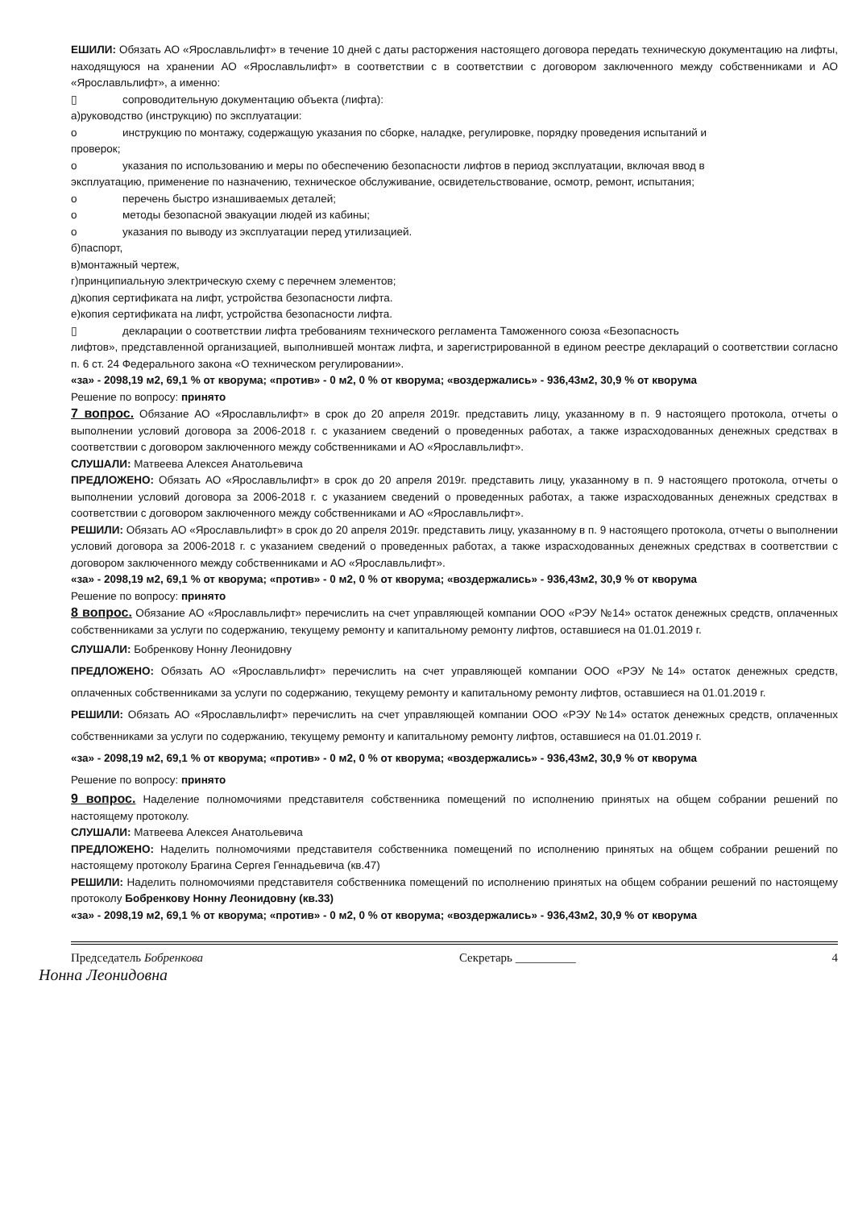ЕШИЛИ: Обязать АО «Ярославльлифт» в течение 10 дней с даты расторжения настоящего договора передать техническую документацию на лифты, находящуюся на хранении АО «Ярославльлифт» в соответствии с в соответствии с договором заключенного между собственниками и АО «Ярославльлифт», а именно:
▯ сопроводительную документацию объекта (лифта):
а)руководство (инструкцию) по эксплуатации:
o инструкцию по монтажу, содержащую указания по сборке, наладке, регулировке, порядку проведения испытаний и
проверок;
o указания по использованию и меры по обеспечению безопасности лифтов в период эксплуатации, включая ввод в
эксплуатацию, применение по назначению, техническое обслуживание, освидетельствование, осмотр, ремонт, испытания;
o перечень быстро изнашиваемых деталей;
o методы безопасной эвакуации людей из кабины;
o указания по выводу из эксплуатации перед утилизацией.
б)паспорт,
в)монтажный чертеж,
г)принципиальную электрическую схему с перечнем элементов;
д)копия сертификата на лифт, устройства безопасности лифта.
е)копия сертификата на лифт, устройства безопасности лифта.
▯ декларации о соответствии лифта требованиям технического регламента Таможенного союза «Безопасность
лифтов», представленной организацией, выполнившей монтаж лифта, и зарегистрированной в едином реестре деклараций о соответствии согласно п. 6 ст. 24 Федерального закона «О техническом регулировании».
«за» - 2098,19 м2, 69,1 % от кворума; «против» - 0 м2, 0 % от кворума; «воздержались» - 936,43м2, 30,9 % от кворума
Решение по вопросу: принято
7 вопрос.
Обязание АО «Ярославльлифт» в срок до 20 апреля 2019г. представить лицу, указанному в п. 9 настоящего протокола, отчеты о выполнении условий договора за 2006-2018 г. с указанием сведений о проведенных работах, а также израсходованных денежных средствах в соответствии с договором заключенного между собственниками и АО «Ярославльлифт».
СЛУШАЛИ: Матвеева Алексея Анатольевича
ПРЕДЛОЖЕНО: Обязать АО «Ярославльлифт» в срок до 20 апреля 2019г. представить лицу, указанному в п. 9 настоящего протокола, отчеты о выполнении условий договора за 2006-2018 г. с указанием сведений о проведенных работах, а также израсходованных денежных средствах в соответствии с договором заключенного между собственниками и АО «Ярославльлифт».
РЕШИЛИ: Обязать АО «Ярославльлифт» в срок до 20 апреля 2019г. представить лицу, указанному в п. 9 настоящего протокола, отчеты о выполнении условий договора за 2006-2018 г. с указанием сведений о проведенных работах, а также израсходованных денежных средствах в соответствии с договором заключенного между собственниками и АО «Ярославльлифт».
«за» - 2098,19 м2, 69,1 % от кворума; «против» - 0 м2, 0 % от кворума; «воздержались» - 936,43м2, 30,9 % от кворума
Решение по вопросу: принято
8 вопрос.
Обязание АО «Ярославльлифт» перечислить на счет управляющей компании ООО «РЭУ №14» остаток денежных средств, оплаченных собственниками за услуги по содержанию, текущему ремонту и капитальному ремонту лифтов, оставшиеся на 01.01.2019 г.
СЛУШАЛИ: Бобренкову Нонну Леонидовну
ПРЕДЛОЖЕНО: Обязать АО «Ярославльлифт» перечислить на счет управляющей компании ООО «РЭУ №14» остаток денежных средств, оплаченных собственниками за услуги по содержанию, текущему ремонту и капитальному ремонту лифтов, оставшиеся на 01.01.2019 г.
РЕШИЛИ: Обязать АО «Ярославльлифт» перечислить на счет управляющей компании ООО «РЭУ №14» остаток денежных средств, оплаченных собственниками за услуги по содержанию, текущему ремонту и капитальному ремонту лифтов, оставшиеся на 01.01.2019 г.
«за» - 2098,19 м2, 69,1 % от кворума; «против» - 0 м2, 0 % от кворума; «воздержались» - 936,43м2, 30,9 % от кворума
Решение по вопросу: принято
9 вопрос.
Наделение полномочиями представителя собственника помещений по исполнению принятых на общем собрании решений по настоящему протоколу.
СЛУШАЛИ: Матвеева Алексея Анатольевича
ПРЕДЛОЖЕНО: Наделить полномочиями представителя собственника помещений по исполнению принятых на общем собрании решений по настоящему протоколу Брагина Сергея Геннадьевича (кв.47)
РЕШИЛИ: Наделить полномочиями представителя собственника помещений по исполнению принятых на общем собрании решений по настоящему протоколу Бобренкову Нонну Леонидовну (кв.33)
«за» - 2098,19 м2, 69,1 % от кворума; «против» - 0 м2, 0 % от кворума; «воздержались» - 936,43м2, 30,9 % от кворума
Председатель Бобренкова Секретарь __________ 4
Нонна Леонидовна